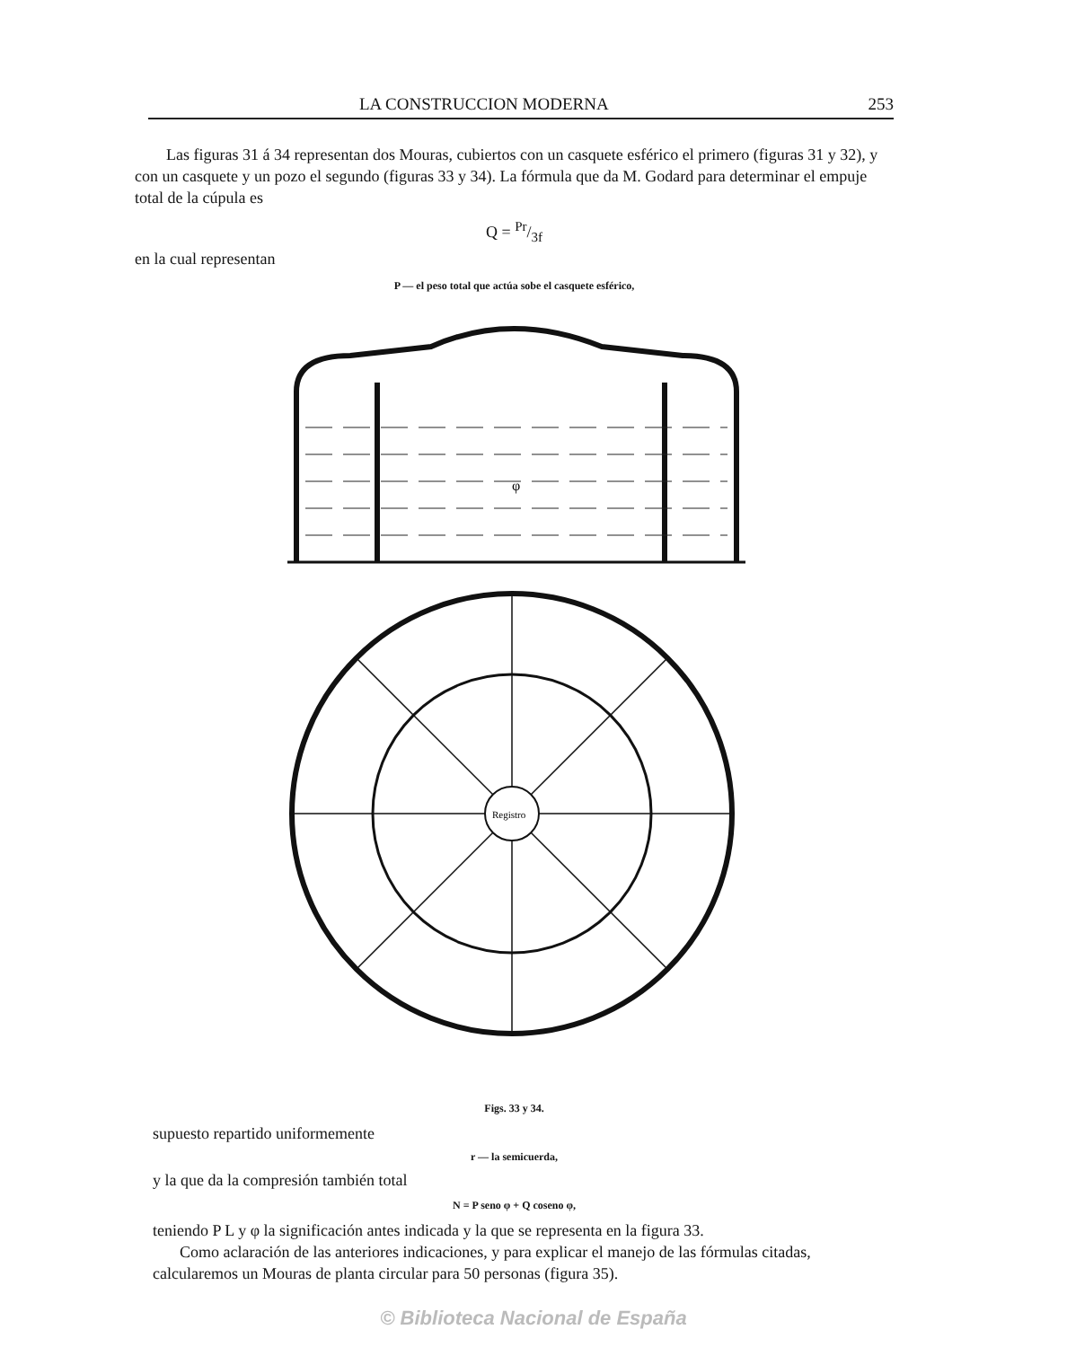LA CONSTRUCCION MODERNA 253
Las figuras 31 á 34 representan dos Mouras, cubiertos con un casquete esférico el primero (figuras 31 y 32), y con un casquete y un pozo el segundo (figuras 33 y 34). La fórmula que da M. Godard para determinar el empuje total de la cúpula es
Q = Pr/3f
en la cual representan
P — el peso total que actúa sobe el casquete esférico,
φ
Registro
Figs. 33 y 34.
supuesto repartido uniformemente
r — la semicuerda,
y la que da la compresión también total
N = P seno φ + Q coseno φ,
teniendo P L y φ la significación antes indicada y la que se representa en la figura 33.
Como aclaración de las anteriores indicaciones, y para explicar el manejo de las fórmulas citadas, calcularemos un Mouras de planta circular para 50 personas (figura 35).
© Biblioteca Nacional de España